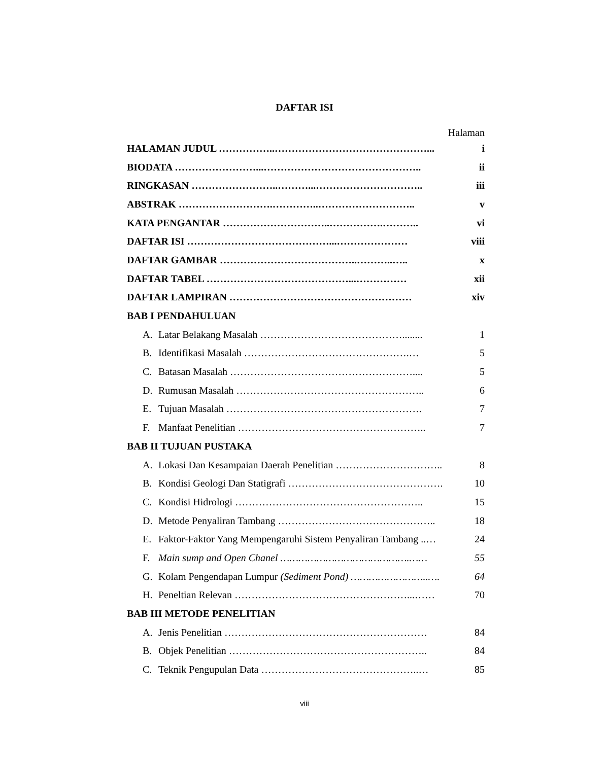DAFTAR ISI
Halaman
HALAMAN JUDUL ……………..………………………………………... i
BIODATA ……………………...……………………………………….. ii
RINGKASAN ……………………..………...………………………….. iii
ABSTRAK ……………………….…………..……………………….. v
KATA PENGANTAR …………………………..…………….……….. vi
DAFTAR ISI ……………………………………...………………… viii
DAFTAR GAMBAR …………………………………..………..….. x
DAFTAR TABEL ……………………………………...…………… xii
DAFTAR LAMPIRAN ……………………………………………… xiv
BAB I PENDAHULUAN
A. Latar Belakang Masalah ……………………………………........ 1
B. Identifikasi Masalah ………………………………………….… 5
C. Batasan Masalah ……………………………………………….... 5
D. Rumusan Masalah ……………………………………………….. 6
E. Tujuan Masalah …………………………………………………. 7
F. Manfaat Penelitian ……………………………………………….. 7
BAB II TUJUAN PUSTAKA
A. Lokasi Dan Kesampaian Daerah Penelitian ………………………….. 8
B. Kondisi Geologi Dan Statigrafi ………………………………………. 10
C. Kondisi Hidrologi ……………………………………………….. 15
D. Metode Penyaliran Tambang ……………………………………….. 18
E. Faktor-Faktor Yang Mempengaruhi Sistem Penyaliran Tambang ..… 24
F. Main sump and Open Chanel …………………………………….…… 55
G. Kolam Pengendapan Lumpur (Sediment Pond) ……………………..…. 64
H. Peneltian Relevan ……………………………………………...…… 70
BAB III METODE PENELITIAN
A. Jenis Penelitian …………………………………………………… 84
B. Objek Penelitian ………………………………………………….. 84
C. Teknik Pengupulan Data ………………………………………..… 85
viii